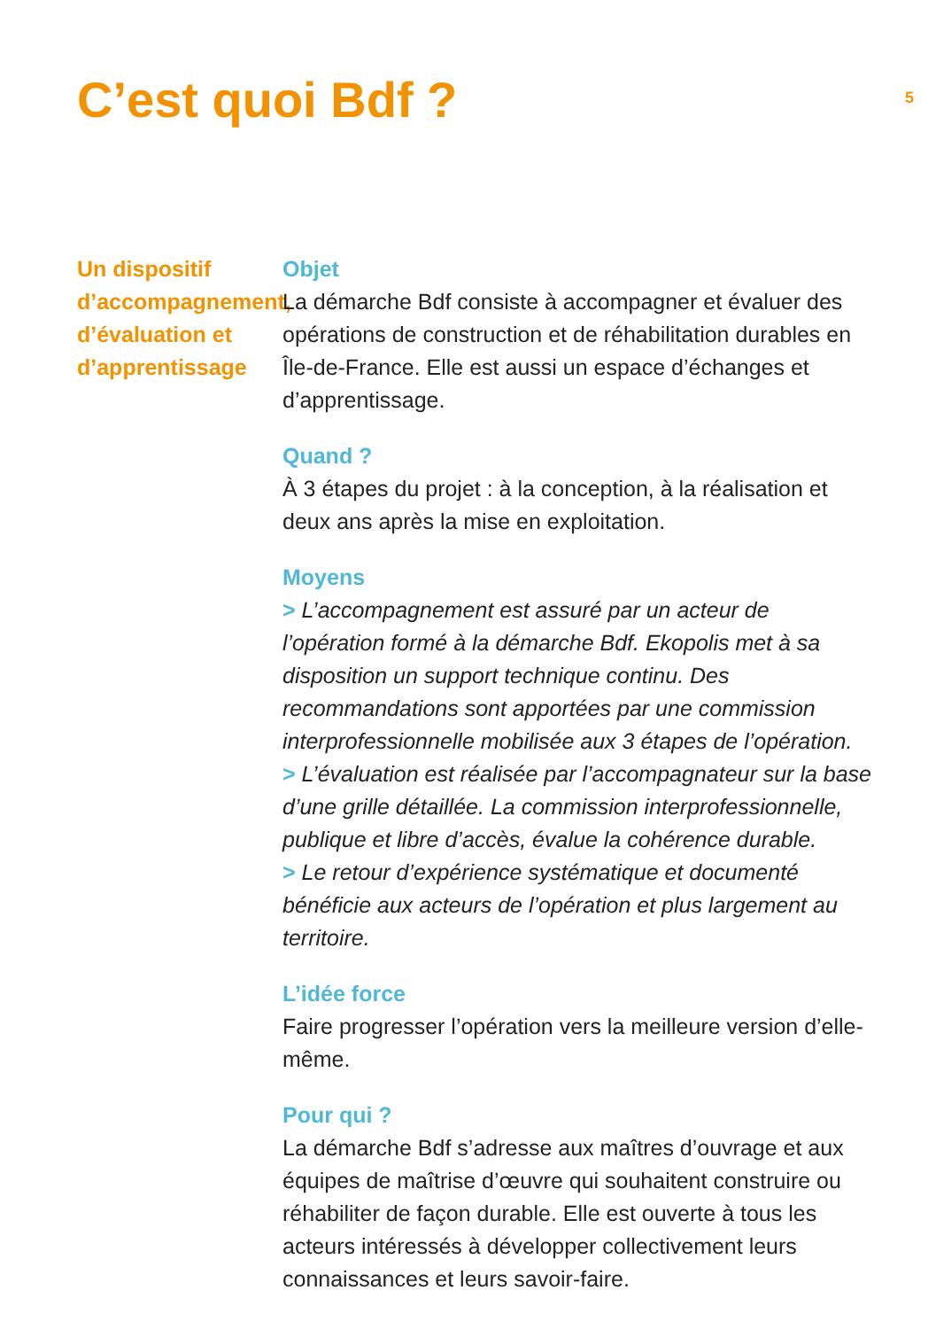C’est quoi Bdf ?
5
Un dispositif d’accompagnement, d’évaluation et d’apprentissage
Objet
La démarche Bdf consiste à accompagner et évaluer des opérations de construction et de réhabilitation durables en Île-de-France. Elle est aussi un espace d’échanges et d’apprentissage.
Quand ?
À 3 étapes du projet : à la conception, à la réalisation et deux ans après la mise en exploitation.
Moyens
> L’accompagnement est assuré par un acteur de l’opération formé à la démarche Bdf. Ekopolis met à sa disposition un support technique continu. Des recommandations sont apportées par une commission interprofessionnelle mobilisée aux 3 étapes de l’opération.
> L’évaluation est réalisée par l’accompagnateur sur la base d’une grille détaillée. La commission interprofessionnelle, publique et libre d’accès, évalue la cohérence durable.
> Le retour d’expérience systématique et documenté bénéficie aux acteurs de l’opération et plus largement au territoire.
L’idée force
Faire progresser l’opération vers la meilleure version d’elle-même.
Pour qui ?
La démarche Bdf s’adresse aux maîtres d’ouvrage et aux équipes de maîtrise d’œuvre qui souhaitent construire ou réhabiliter de façon durable. Elle est ouverte à tous les acteurs intéressés à développer collectivement leurs connaissances et leurs savoir-faire.